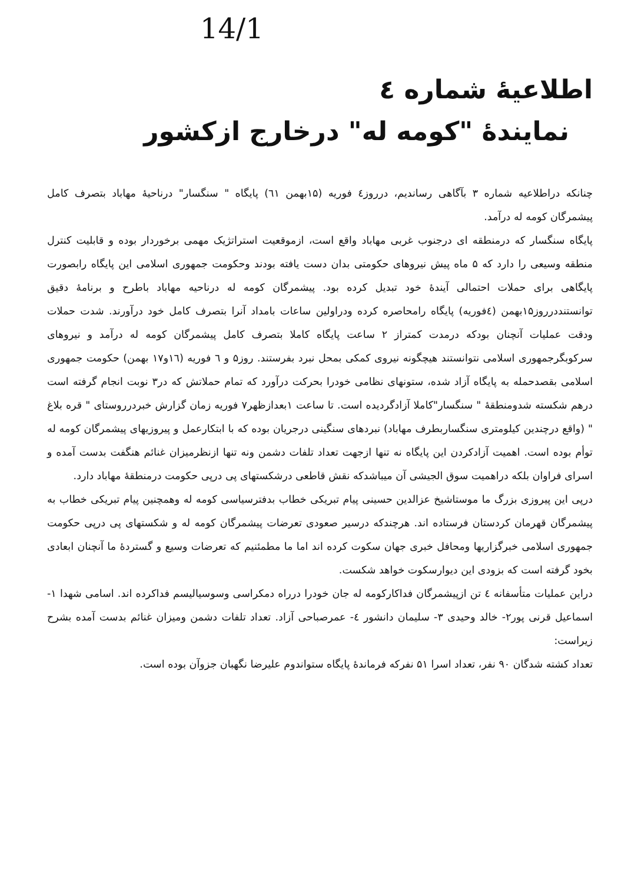14/1
اطلاعیهٔ شماره ٤
نمایندهٔ "کومه له" درخارج ازکشور
چنانکه دراطلاعیه شماره ۳ بآگاهی رساندیم، درروز٤ فوریه (۱۵بهمن ٦۱) پایگاه " سنگسار" درناحیهٔ مهاباد بتصرف کامل پیشمرگان کومه له درآمد.
پایگاه سنگسار که درمنطقه ای درجنوب غربی مهاباد واقع است، ازموقعیت استراتژیک مهمی برخوردار بوده و قابلیت کنترل منطقه وسیعی را دارد که ۵ ماه پیش نیروهای حکومتی بدان دست یافته بودند وحکومت جمهوری اسلامی این پایگاه رابصورت پایگاهی برای حملات احتمالی آیندهٔ خود تبدیل کرده بود. پیشمرگان کومه له درناحیه مهاباد باطرح و برنامهٔ دقیق توانستنددرروز۱۵بهمن (٤فوریه) پایگاه رامحاصره کرده ودراولین ساعات بامداد آنرا بتصرف کامل خود درآورند. شدت حملات ودقت عملیات آنچنان بودکه درمدت کمتراز ۲ ساعت پایگاه کاملا بتصرف کامل پیشمرگان کومه له درآمد و نیروهای سرکوبگرجمهوری اسلامی نتوانستند هیچگونه نیروی کمکی بمحل نبرد بفرستند. روز۵ و ٦ فوریه (۱٦و۱۷ بهمن) حکومت جمهوری اسلامی بقصدحمله به پایگاه آزاد شده، ستونهای نظامی خودرا بحرکت درآورد که تمام حملاتش که در۳ نوبت انجام گرفته است درهم شکسته شدومنطقهٔ " سنگسار"کاملا آزادگردیده است. تا ساعت ۱بعدازظهر۷ فوریه زمان گزارش خبردرروستای " قره بلاغ " (واقع درچندین کیلومتری سنگساربطرف مهاباد) نبردهای سنگینی درجریان بوده که با ابتکارعمل و پیروزیهای پیشمرگان کومه له توأم بوده است. اهمیت آزادکردن این پایگاه نه تنها ازجهت تعداد تلفات دشمن ونه تنها ازنظرمیزان غنائم هنگفت بدست آمده و اسرای فراوان بلکه دراهمیت سوق الجیشی آن میباشدکه نقش قاطعی درشکستهای پی درپی حکومت درمنطقهٔ مهاباد دارد.
درپی این پیروزی بزرگ ما موستاشیخ عزالدین حسینی پیام تبریکی خطاب بدفترسیاسی کومه له وهمچنین پیام تبریکی خطاب به پیشمرگان قهرمان کردستان فرستاده اند. هرچندکه درسیر صعودی تعرضات پیشمرگان کومه له و شکستهای پی درپی حکومت جمهوری اسلامی خبرگزاریها ومحافل خبری جهان سکوت کرده اند اما ما مطمئنیم که تعرضات وسیع و گستردهٔ ما آنچنان ابعادی بخود گرفته است که بزودی این دیوارسکوت خواهد شکست.
دراین عملیات متأسفانه ٤ تن ازپیشمرگان فداکارکومه له جان خودرا درراه دمکراسی وسوسیالیسم فداکرده اند. اسامی شهدا ۱- اسماعیل قرنی پور۲- خالد وحیدی ۳- سلیمان دانشور ٤- عمرصباحی آزاد. تعداد تلفات دشمن ومیزان غنائم بدست آمده بشرح زیراست:
تعداد کشته شدگان ۹۰ نفر، تعداد اسرا ۵۱ نفرکه فرماندهٔ پایگاه ستواندوم علیرضا نگهبان جزوآن بوده است.